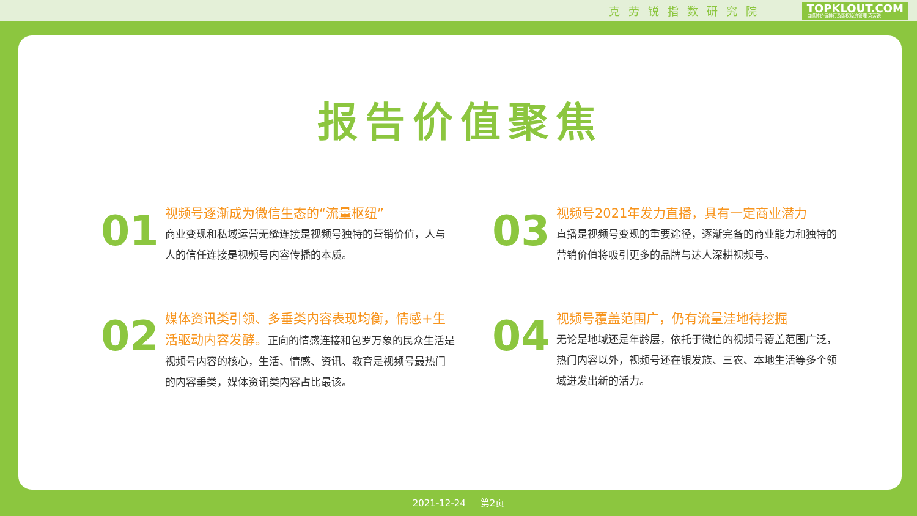克劳锐指数研究院
TOPKLOUT.COM
自媒体价值排行及版权经济管理 克劳锐
报告价值聚焦
01
视频号逐渐成为微信生态的“流量枢纽”
商业变现和私域运营无缝连接是视频号独特的营销价值，人与人的信任连接是视频号内容传播的本质。
03
视频号2021年发力直播，具有一定商业潜力
直播是视频号变现的重要途径，逐渐完备的商业能力和独特的营销价值将吸引更多的品牌与达人深耕视频号。
02
媒体资讯类引领、多垂类内容表现均衡，情感+生活驱动内容发酵。正向的情感连接和包罗万象的民众生活是视频号内容的核心，生活、情感、资讯、教育是视频号最热门的内容垂类，媒体资讯类内容占比最该。
04
视频号覆盖范围广，仍有流量洼地待挖掘
无论是地域还是年龄层，依托于微信的视频号覆盖范围广泛，热门内容以外，视频号还在银发族、三农、本地生活等多个领域迸发出新的活力。
2021-12-24 第2页